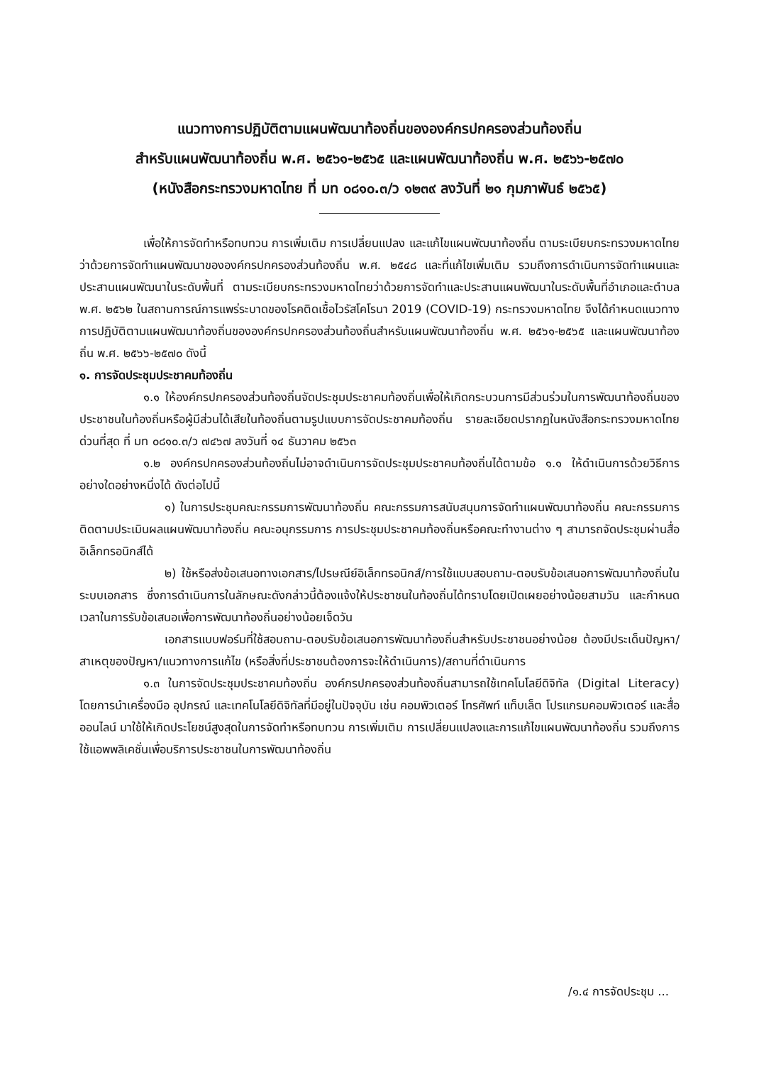แนวทางการปฏิบัติตามแผนพัฒนาท้องถิ่นขององค์กรปกครองส่วนท้องถิ่น
สำหรับแผนพัฒนาท้องถิ่น พ.ศ. ๒๕๖๑-๒๕๖๕ และแผนพัฒนาท้องถิ่น พ.ศ. ๒๕๖๖-๒๕๗๐
(หนังสือกระทรวงมหาดไทย ที่ มท ๐๘๑๐.๓/ว ๑๒๓๙ ลงวันที่ ๒๑ กุมภาพันธ์ ๒๕๖๕)
เพื่อให้การจัดทำหรือทบทวน การเพิ่มเติม การเปลี่ยนแปลง และแก้ไขแผนพัฒนาท้องถิ่น ตามระเบียบกระทรวงมหาดไทยว่าด้วยการจัดทำแผนพัฒนาขององค์กรปกครองส่วนท้องถิ่น พ.ศ. ๒๕๔๘ และที่แก้ไขเพิ่มเติม รวมถึงการดำเนินการจัดทำแผนและประสานแผนพัฒนาในระดับพื้นที่ ตามระเบียบกระทรวงมหาดไทยว่าด้วยการจัดทำและประสานแผนพัฒนาในระดับพื้นที่อำเภอและตำบล พ.ศ. ๒๕๖๒ ในสถานการณ์การแพร่ระบาดของโรคติดเชื้อไวรัสโคโรนา 2019 (COVID-19) กระทรวงมหาดไทย จึงได้กำหนดแนวทางการปฏิบัติตามแผนพัฒนาท้องถิ่นขององค์กรปกครองส่วนท้องถิ่นสำหรับแผนพัฒนาท้องถิ่น พ.ศ. ๒๕๖๑-๒๕๖๕ และแผนพัฒนาท้องถิ่น พ.ศ. ๒๕๖๖-๒๕๗๐ ดังนี้
๑. การจัดประชุมประชาคมท้องถิ่น
๑.๑ ให้องค์กรปกครองส่วนท้องถิ่นจัดประชุมประชาคมท้องถิ่นเพื่อให้เกิดกระบวนการมีส่วนร่วมในการพัฒนาท้องถิ่นของประชาชนในท้องถิ่นหรือผู้มีส่วนได้เสียในท้องถิ่นตามรูปแบบการจัดประชาคมท้องถิ่น รายละเอียดปรากฏในหนังสือกระทรวงมหาดไทย ด่วนที่สุด ที่ มท ๐๘๑๐.๓/ว ๗๔๖๗ ลงวันที่ ๑๔ ธันวาคม ๒๕๖๓
๑.๒ องค์กรปกครองส่วนท้องถิ่นไม่อาจดำเนินการจัดประชุมประชาคมท้องถิ่นได้ตามข้อ ๑.๑ ให้ดำเนินการด้วยวิธีการอย่างใดอย่างหนึ่งได้ ดังต่อไปนี้
๑) ในการประชุมคณะกรรมการพัฒนาท้องถิ่น คณะกรรมการสนับสนุนการจัดทำแผนพัฒนาท้องถิ่น คณะกรรมการติดตามประเมินผลแผนพัฒนาท้องถิ่น คณะอนุกรรมการ การประชุมประชาคมท้องถิ่นหรือคณะทำงานต่าง ๆ สามารถจัดประชุมผ่านสื่ออิเล็กทรอนิกส์ได้
๒) ใช้หรือส่งข้อเสนอทางเอกสาร/ไปรษณีย์อิเล็กทรอนิกส์/การใช้แบบสอบถาม-ตอบรับข้อเสนอการพัฒนาท้องถิ่นในระบบเอกสาร ซึ่งการดำเนินการในลักษณะดังกล่าวนี้ต้องแจ้งให้ประชาชนในท้องถิ่นได้ทราบโดยเปิดเผยอย่างน้อยสามวัน และกำหนดเวลาในการรับข้อเสนอเพื่อการพัฒนาท้องถิ่นอย่างน้อยเจ็ดวัน
เอกสารแบบฟอร์มที่ใช้สอบถาม-ตอบรับข้อเสนอการพัฒนาท้องถิ่นสำหรับประชาชนอย่างน้อย ต้องมีประเด็นปัญหา/สาเหตุของปัญหา/แนวทางการแก้ไข (หรือสิ่งที่ประชาชนต้องการจะให้ดำเนินการ)/สถานที่ดำเนินการ
๑.๓ ในการจัดประชุมประชาคมท้องถิ่น องค์กรปกครองส่วนท้องถิ่นสามารถใช้เทคโนโลยีดิจิทัล (Digital Literacy) โดยการนำเครื่องมือ อุปกรณ์ และเทคโนโลยีดิจิทัลที่มีอยู่ในปัจจุบัน เช่น คอมพิวเตอร์ โทรศัพท์ แท็บเล็ต โปรแกรมคอมพิวเตอร์ และสื่อออนไลน์ มาใช้ให้เกิดประโยชน์สูงสุดในการจัดทำหรือทบทวน การเพิ่มเติม การเปลี่ยนแปลงและการแก้ไขแผนพัฒนาท้องถิ่น รวมถึงการใช้แอพพลิเคชั่นเพื่อบริการประชาชนในการพัฒนาท้องถิ่น
/๑.๔ การจัดประชุม ...